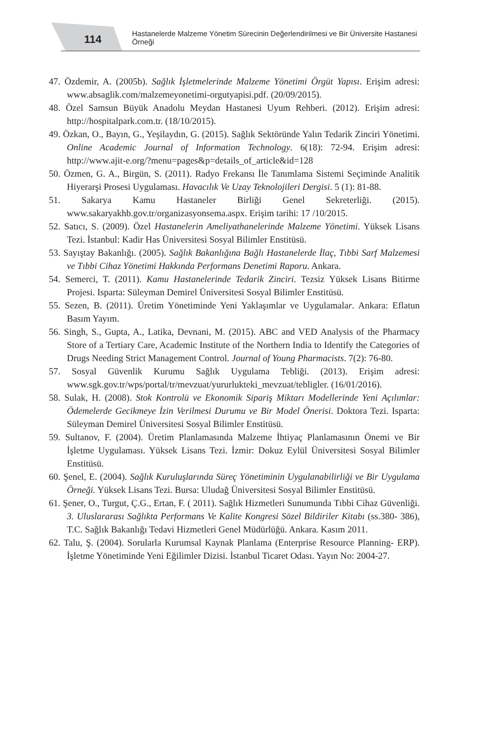114
Hastanelerde Malzeme Yönetim Sürecinin Değerlendirilmesi ve Bir Üniversite Hastanesi Örneği
47. Özdemir, A. (2005b). Sağlık İşletmelerinde Malzeme Yönetimi Örgüt Yapısı. Erişim adresi: www.absaglik.com/malzemeyonetimi-orgutyapisi.pdf. (20/09/2015).
48. Özel Samsun Büyük Anadolu Meydan Hastanesi Uyum Rehberi. (2012). Erişim adresi: http://hospitalpark.com.tr. (18/10/2015).
49. Özkan, O., Bayın, G., Yeşilaydın, G. (2015). Sağlık Sektöründe Yalın Tedarik Zinciri Yönetimi. Online Academic Journal of Information Technology. 6(18): 72-94. Erişim adresi: http://www.ajit-e.org/?menu=pages&p=details_of_article&id=128
50. Özmen, G. A., Birgün, S. (2011). Radyo Frekansı İle Tanımlama Sistemi Seçiminde Analitik Hiyerarşi Prosesi Uygulaması. Havacılık Ve Uzay Teknolojileri Dergisi. 5 (1): 81-88.
51. Sakarya Kamu Hastaneler Birliği Genel Sekreterliği. (2015). www.sakaryakhb.gov.tr/organizasyonsema.aspx. Erişim tarihi: 17 /10/2015.
52. Satıcı, S. (2009). Özel Hastanelerin Ameliyathanelerinde Malzeme Yönetimi. Yüksek Lisans Tezi. İstanbul: Kadir Has Üniversitesi Sosyal Bilimler Enstitüsü.
53. Sayıştay Bakanlığı. (2005). Sağlık Bakanlığına Bağlı Hastanelerde İlaç, Tıbbi Sarf Malzemesi ve Tıbbi Cihaz Yönetimi Hakkında Performans Denetimi Raporu. Ankara.
54. Semerci, T. (2011). Kamu Hastanelerinde Tedarik Zinciri. Tezsiz Yüksek Lisans Bitirme Projesi. Isparta: Süleyman Demirel Üniversitesi Sosyal Bilimler Enstitüsü.
55. Sezen, B. (2011). Üretim Yönetiminde Yeni Yaklaşımlar ve Uygulamalar. Ankara: Eflatun Basım Yayım.
56. Singh, S., Gupta, A., Latika, Devnani, M. (2015). ABC and VED Analysis of the Pharmacy Store of a Tertiary Care, Academic Institute of the Northern India to Identify the Categories of Drugs Needing Strict Management Control. Journal of Young Pharmacists. 7(2): 76-80.
57. Sosyal Güvenlik Kurumu Sağlık Uygulama Tebliği. (2013). Erişim adresi: www.sgk.gov.tr/wps/portal/tr/mevzuat/yururlukteki_mevzuat/tebligler. (16/01/2016).
58. Sulak, H. (2008). Stok Kontrolü ve Ekonomik Sipariş Miktarı Modellerinde Yeni Açılımlar: Ödemelerde Gecikmeye İzin Verilmesi Durumu ve Bir Model Önerisi. Doktora Tezi. Isparta: Süleyman Demirel Üniversitesi Sosyal Bilimler Enstitüsü.
59. Sultanov, F. (2004). Üretim Planlamasında Malzeme İhtiyaç Planlamasının Önemi ve Bir İşletme Uygulaması. Yüksek Lisans Tezi. İzmir: Dokuz Eylül Üniversitesi Sosyal Bilimler Enstitüsü.
60. Şenel, E. (2004). Sağlık Kuruluşlarında Süreç Yönetiminin Uygulanabilirliği ve Bir Uygulama Örneği. Yüksek Lisans Tezi. Bursa: Uludağ Üniversitesi Sosyal Bilimler Enstitüsü.
61. Şener, O., Turgut, Ç.G., Ertan, F. ( 2011). Sağlık Hizmetleri Sunumunda Tıbbi Cihaz Güvenliği. 3. Uluslararası Sağlıkta Performans Ve Kalite Kongresi Sözel Bildiriler Kitabı (ss.380- 386), T.C. Sağlık Bakanlığı Tedavi Hizmetleri Genel Müdürlüğü. Ankara. Kasım 2011.
62. Talu, Ş. (2004). Sorularla Kurumsal Kaynak Planlama (Enterprise Resource Planning- ERP). İşletme Yönetiminde Yeni Eğilimler Dizisi. İstanbul Ticaret Odası. Yayın No: 2004-27.